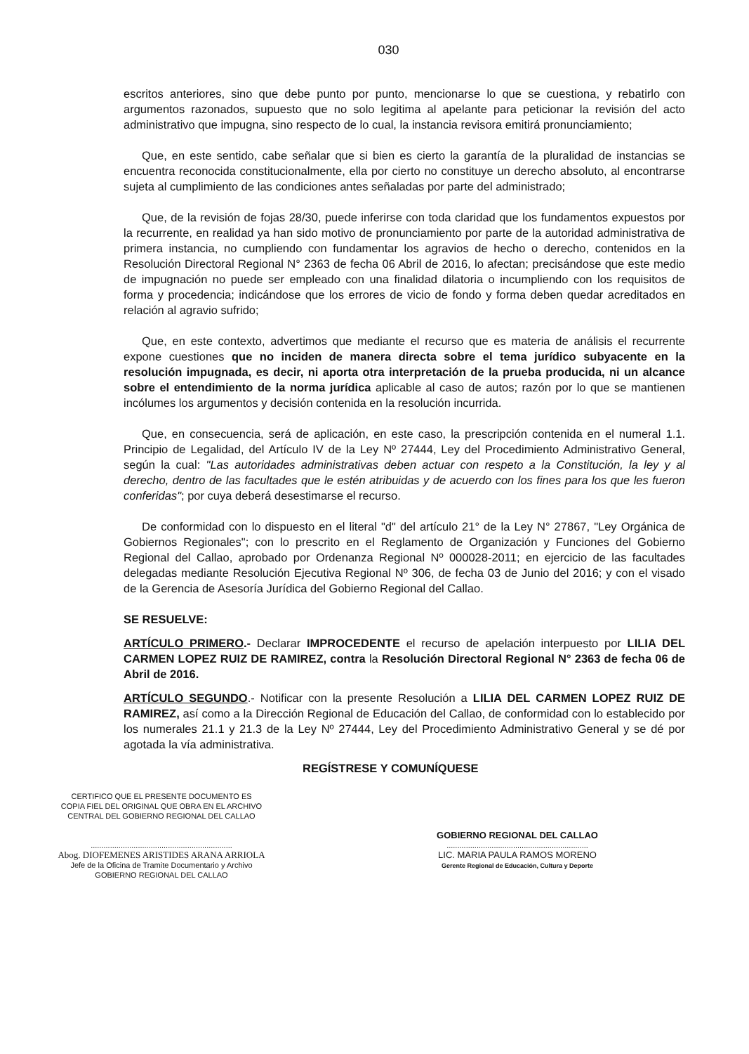030
escritos anteriores, sino que debe punto por punto, mencionarse lo que se cuestiona, y rebatirlo con argumentos razonados, supuesto que no solo legitima al apelante para peticionar la revisión del acto administrativo que impugna, sino respecto de lo cual, la instancia revisora emitirá pronunciamiento;
Que, en este sentido, cabe señalar que si bien es cierto la garantía de la pluralidad de instancias se encuentra reconocida constitucionalmente, ella por cierto no constituye un derecho absoluto, al encontrarse sujeta al cumplimiento de las condiciones antes señaladas por parte del administrado;
Que, de la revisión de fojas 28/30, puede inferirse con toda claridad que los fundamentos expuestos por la recurrente, en realidad ya han sido motivo de pronunciamiento por parte de la autoridad administrativa de primera instancia, no cumpliendo con fundamentar los agravios de hecho o derecho, contenidos en la Resolución Directoral Regional N° 2363 de fecha 06 Abril de 2016, lo afectan; precisándose que este medio de impugnación no puede ser empleado con una finalidad dilatoria o incumpliendo con los requisitos de forma y procedencia; indicándose que los errores de vicio de fondo y forma deben quedar acreditados en relación al agravio sufrido;
Que, en este contexto, advertimos que mediante el recurso que es materia de análisis el recurrente expone cuestiones que no inciden de manera directa sobre el tema jurídico subyacente en la resolución impugnada, es decir, ni aporta otra interpretación de la prueba producida, ni un alcance sobre el entendimiento de la norma jurídica aplicable al caso de autos; razón por lo que se mantienen incólumes los argumentos y decisión contenida en la resolución incurrida.
Que, en consecuencia, será de aplicación, en este caso, la prescripción contenida en el numeral 1.1. Principio de Legalidad, del Artículo IV de la Ley Nº 27444, Ley del Procedimiento Administrativo General, según la cual: "Las autoridades administrativas deben actuar con respeto a la Constitución, la ley y al derecho, dentro de las facultades que le estén atribuidas y de acuerdo con los fines para los que les fueron conferidas"; por cuya deberá desestimarse el recurso.
De conformidad con lo dispuesto en el literal "d" del artículo 21° de la Ley N° 27867, "Ley Orgánica de Gobiernos Regionales"; con lo prescrito en el Reglamento de Organización y Funciones del Gobierno Regional del Callao, aprobado por Ordenanza Regional Nº 000028-2011; en ejercicio de las facultades delegadas mediante Resolución Ejecutiva Regional Nº 306, de fecha 03 de Junio del 2016; y con el visado de la Gerencia de Asesoría Jurídica del Gobierno Regional del Callao.
SE RESUELVE:
ARTÍCULO PRIMERO.- Declarar IMPROCEDENTE el recurso de apelación interpuesto por LILIA DEL CARMEN LOPEZ RUIZ DE RAMIREZ, contra la Resolución Directoral Regional N° 2363 de fecha 06 de Abril de 2016.
ARTÍCULO SEGUNDO.- Notificar con la presente Resolución a LILIA DEL CARMEN LOPEZ RUIZ DE RAMIREZ, así como a la Dirección Regional de Educación del Callao, de conformidad con lo establecido por los numerales 21.1 y 21.3 de la Ley Nº 27444, Ley del Procedimiento Administrativo General y se dé por agotada la vía administrativa.
REGÍSTRESE Y COMUNÍQUESE
CERTIFICO QUE EL PRESENTE DOCUMENTO ES
COPIA FIEL DEL ORIGINAL QUE OBRA EN EL ARCHIVO
CENTRAL DEL GOBIERNO REGIONAL DEL CALLAO
..................................................................
Abog. DIOFEMENES ARISTIDES ARANA ARRIOLA
Jefe de la Oficina de Tramite Documentario y Archivo
GOBIERNO REGIONAL DEL CALLAO
GOBIERNO REGIONAL DEL CALLAO
..................................................................
LIC. MARIA PAULA RAMOS MORENO
Gerente Regional de Educación, Cultura y Deporte